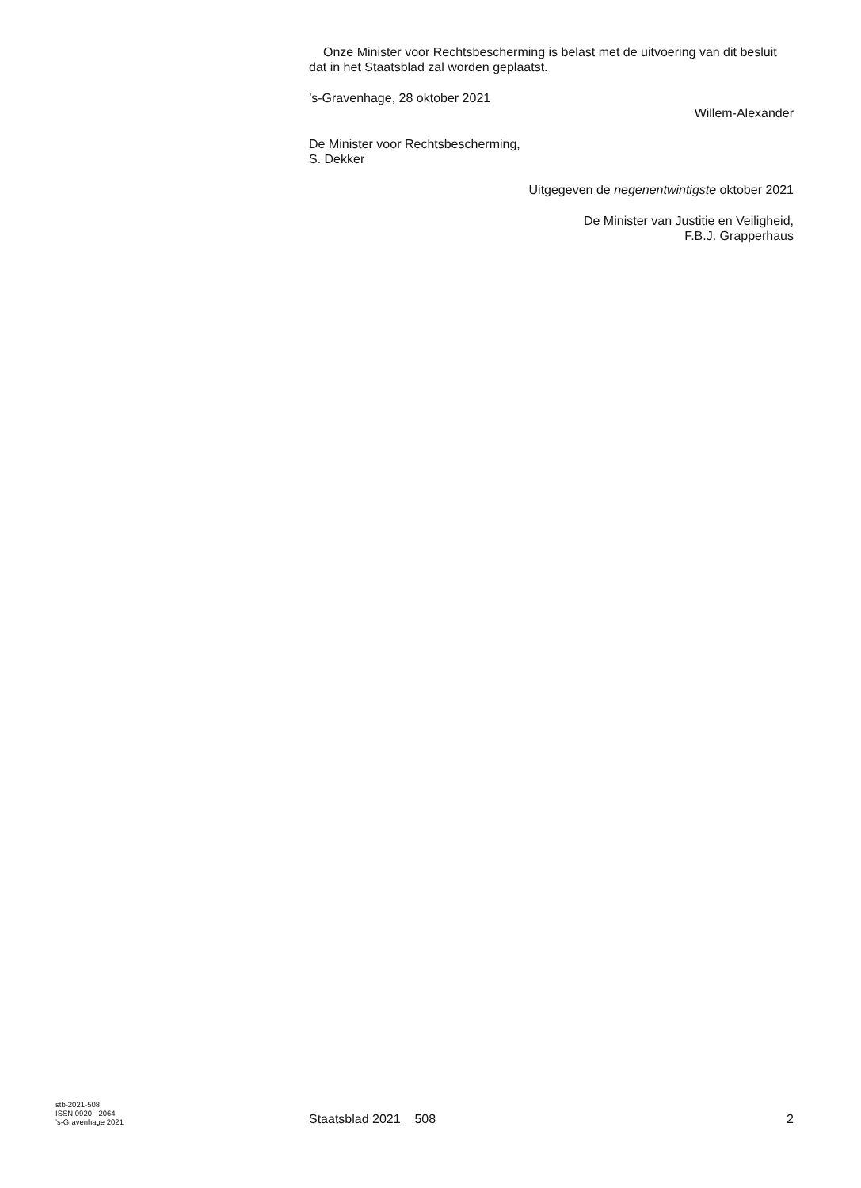Onze Minister voor Rechtsbescherming is belast met de uitvoering van dit besluit dat in het Staatsblad zal worden geplaatst.
’s-Gravenhage, 28 oktober 2021
Willem-Alexander
De Minister voor Rechtsbescherming,
S. Dekker
Uitgegeven de negenentwintigste oktober 2021
De Minister van Justitie en Veiligheid,
F.B.J. Grapperhaus
stb-2021-508
ISSN 0920 - 2064
’s-Gravenhage 2021
Staatsblad 2021 508
2